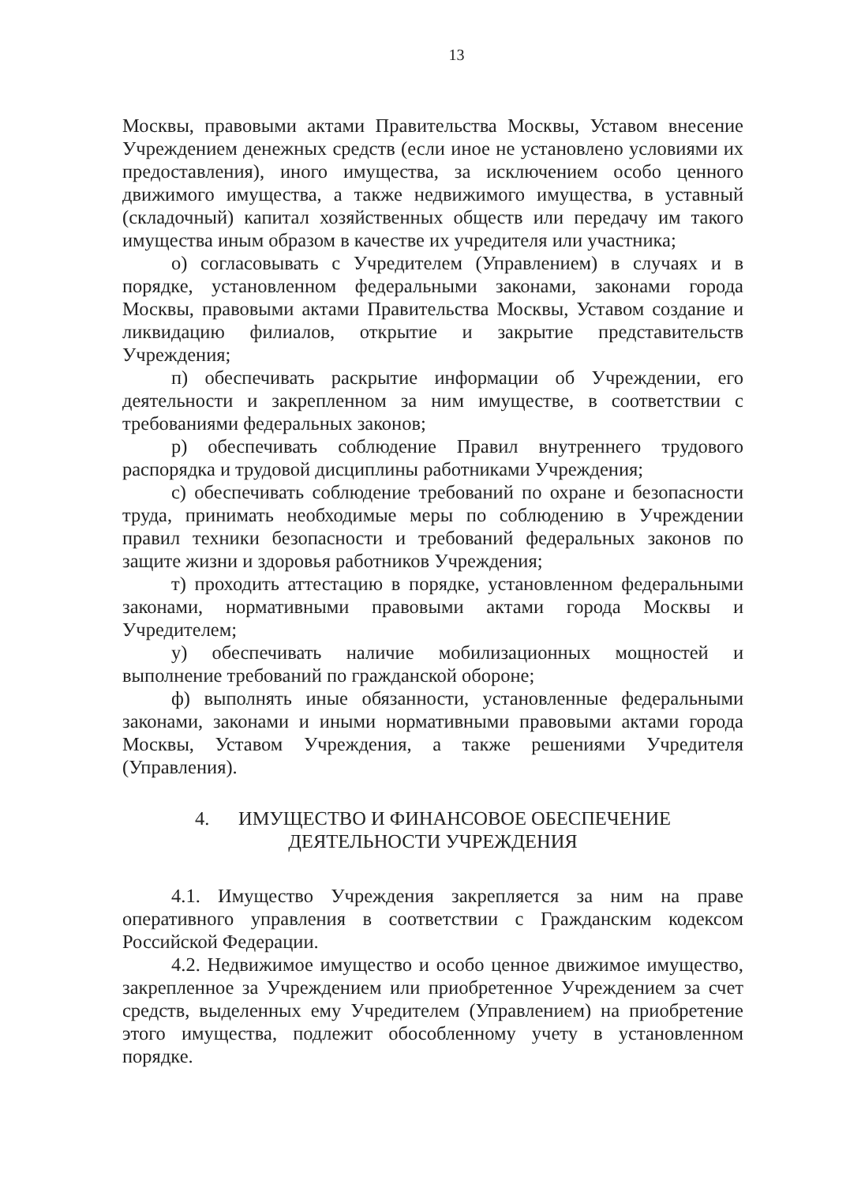13
Москвы, правовыми актами Правительства Москвы, Уставом внесение Учреждением денежных средств (если иное не установлено условиями их предоставления), иного имущества, за исключением особо ценного движимого имущества, а также недвижимого имущества, в уставный (складочный) капитал хозяйственных обществ или передачу им такого имущества иным образом в качестве их учредителя или участника;
о) согласовывать с Учредителем (Управлением) в случаях и в порядке, установленном федеральными законами, законами города Москвы, правовыми актами Правительства Москвы, Уставом создание и ликвидацию филиалов, открытие и закрытие представительств Учреждения;
п) обеспечивать раскрытие информации об Учреждении, его деятельности и закрепленном за ним имуществе, в соответствии с требованиями федеральных законов;
р) обеспечивать соблюдение Правил внутреннего трудового распорядка и трудовой дисциплины работниками Учреждения;
с) обеспечивать соблюдение требований по охране и безопасности труда, принимать необходимые меры по соблюдению в Учреждении правил техники безопасности и требований федеральных законов по защите жизни и здоровья работников Учреждения;
т) проходить аттестацию в порядке, установленном федеральными законами, нормативными правовыми актами города Москвы и Учредителем;
у) обеспечивать наличие мобилизационных мощностей и выполнение требований по гражданской обороне;
ф) выполнять иные обязанности, установленные федеральными законами, законами и иными нормативными правовыми актами города Москвы, Уставом Учреждения, а также решениями Учредителя (Управления).
4. ИМУЩЕСТВО И ФИНАНСОВОЕ ОБЕСПЕЧЕНИЕ
ДЕЯТЕЛЬНОСТИ УЧРЕЖДЕНИЯ
4.1. Имущество Учреждения закрепляется за ним на праве оперативного управления в соответствии с Гражданским кодексом Российской Федерации.
4.2. Недвижимое имущество и особо ценное движимое имущество, закрепленное за Учреждением или приобретенное Учреждением за счет средств, выделенных ему Учредителем (Управлением) на приобретение этого имущества, подлежит обособленному учету в установленном порядке.